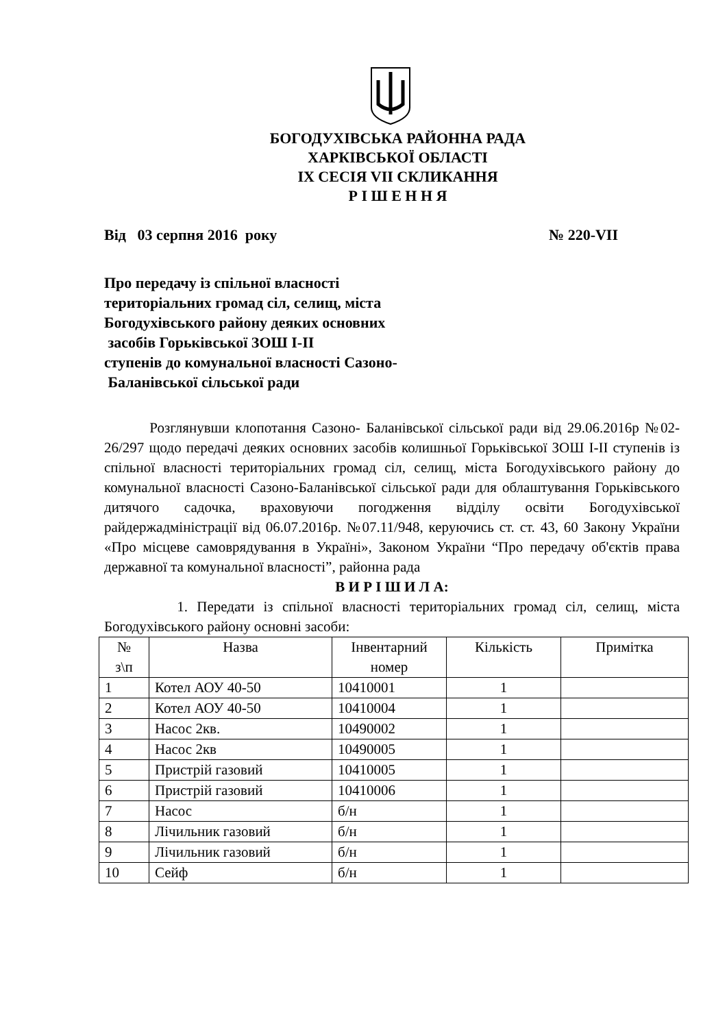БОГОДУХІВСЬКА РАЙОННА РАДА
ХАРКІВСЬКОЇ ОБЛАСТІ
ІХ СЕСІЯ VII СКЛИКАННЯ
Р І Ш Е Н Н Я
Від 03 серпня 2016 року № 220-VII
Про передачу із спільної власності
територіальних громад сіл, селищ, міста
Богодухівського району деяких основних
засобів Горьківської ЗОШ І-ІІ
ступенів до комунальної власності Сазоно-
Баланівської сільської ради
Розглянувши клопотання Сазоно- Баланівської сільської ради від 29.06.2016р №02-26/297 щодо передачі деяких основних засобів колишньої Горьківської ЗОШ І-ІІ ступенів із спільної власності територіальних громад сіл, селищ, міста Богодухівського району до комунальної власності Сазоно-Баланівської сільської ради для облаштування Горьківського дитячого садочка, враховуючи погодження відділу освіти Богодухівської райдержадміністрації від 06.07.2016р. №07.11/948, керуючись ст. ст. 43, 60 Закону України «Про місцеве самоврядування в Україні», Законом України “Про передачу об'єктів права державної та комунальної власності”, районна рада
В И Р І Ш И Л А:
1. Передати із спільної власності територіальних громад сіл, селищ, міста Богодухівського району основні засоби:
| № з\п | Назва | Інвентарний номер | Кількість | Примітка |
| 1 | Котел АОУ 40-50 | 10410001 | 1 | |
| 2 | Котел АОУ 40-50 | 10410004 | 1 | |
| 3 | Насос 2кв. | 10490002 | 1 | |
| 4 | Насос 2кв | 10490005 | 1 | |
| 5 | Пристрій газовий | 10410005 | 1 | |
| 6 | Пристрій газовий | 10410006 | 1 | |
| 7 | Насос | б/н | 1 | |
| 8 | Лічильник газовий | б/н | 1 | |
| 9 | Лічильник газовий | б/н | 1 | |
| 10 | Сейф | б/н | 1 | |